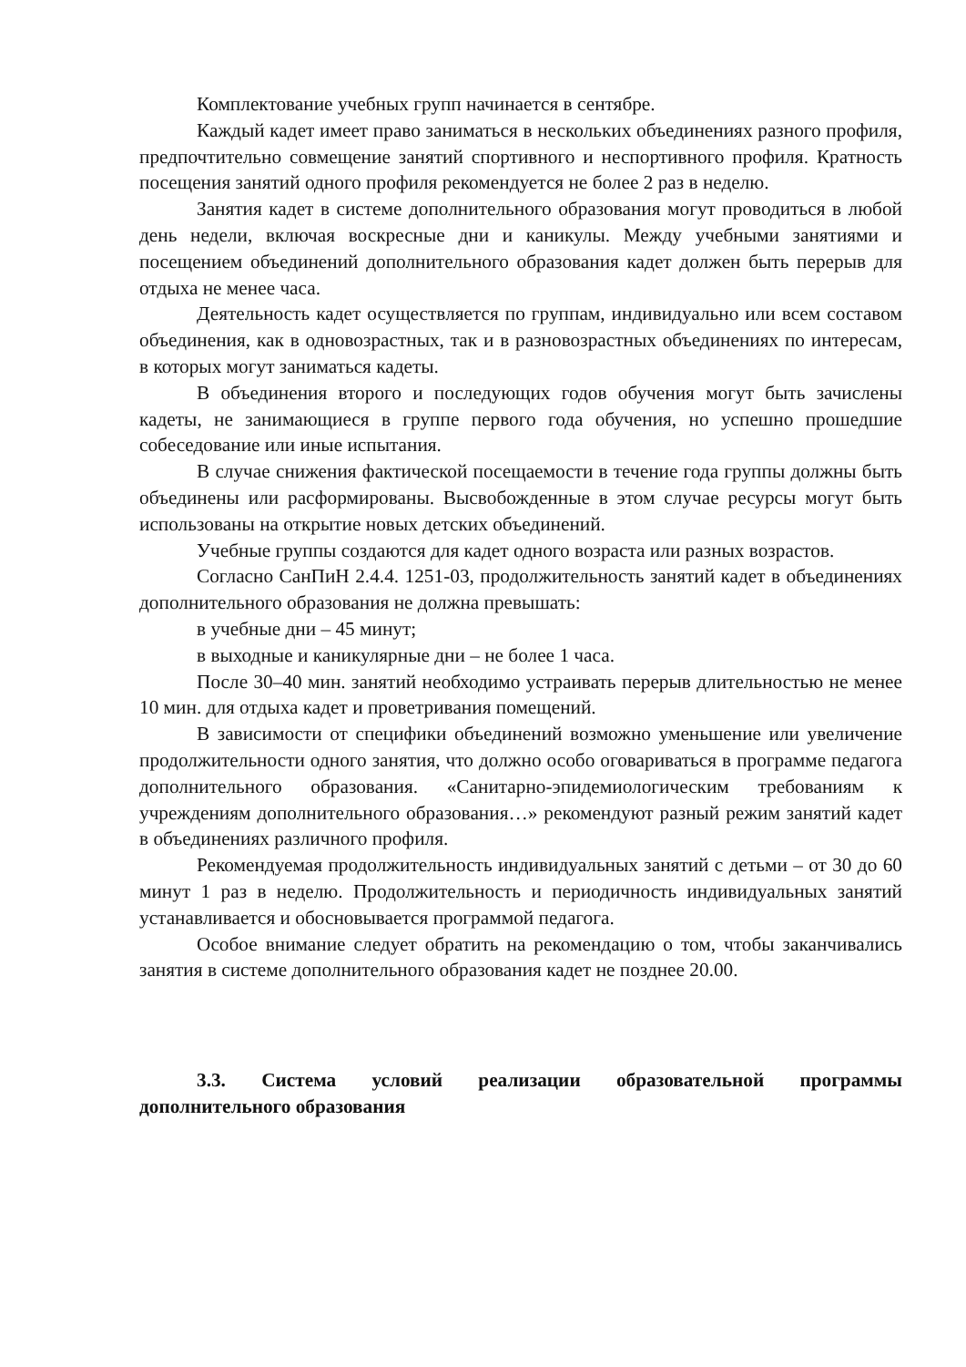Комплектование учебных групп начинается в сентябре.
Каждый кадет имеет право заниматься в нескольких объединениях разного профиля, предпочтительно совмещение занятий спортивного и неспортивного профиля. Кратность посещения занятий одного профиля рекомендуется не более 2 раз в неделю.
Занятия кадет в системе дополнительного образования могут проводиться в любой день недели, включая воскресные дни и каникулы. Между учебными занятиями и посещением объединений дополнительного образования кадет должен быть перерыв для отдыха не менее часа.
Деятельность кадет осуществляется по группам, индивидуально или всем составом объединения, как в одновозрастных, так и в разновозрастных объединениях по интересам, в которых могут заниматься кадеты.
В объединения второго и последующих годов обучения могут быть зачислены кадеты, не занимающиеся в группе первого года обучения, но успешно прошедшие собеседование или иные испытания.
В случае снижения фактической посещаемости в течение года группы должны быть объединены или расформированы. Высвобожденные в этом случае ресурсы могут быть использованы на открытие новых детских объединений.
Учебные группы создаются для кадет одного возраста или разных возрастов.
Согласно СанПиН 2.4.4. 1251-03, продолжительность занятий кадет в объединениях дополнительного образования не должна превышать:
в учебные дни – 45 минут;
в выходные и каникулярные дни – не более 1 часа.
После 30–40 мин. занятий необходимо устраивать перерыв длительностью не менее 10 мин. для отдыха кадет и проветривания помещений.
В зависимости от специфики объединений возможно уменьшение или увеличение продолжительности одного занятия, что должно особо оговариваться в программе педагога дополнительного образования. «Санитарно-эпидемиологическим требованиям к учреждениям дополнительного образования…» рекомендуют разный режим занятий кадет в объединениях различного профиля.
Рекомендуемая продолжительность индивидуальных занятий с детьми – от 30 до 60 минут 1 раз в неделю. Продолжительность и периодичность индивидуальных занятий устанавливается и обосновывается программой педагога.
Особое внимание следует обратить на рекомендацию о том, чтобы заканчивались занятия в системе дополнительного образования кадет не позднее 20.00.
3.3. Система условий реализации образовательной программы дополнительного образования